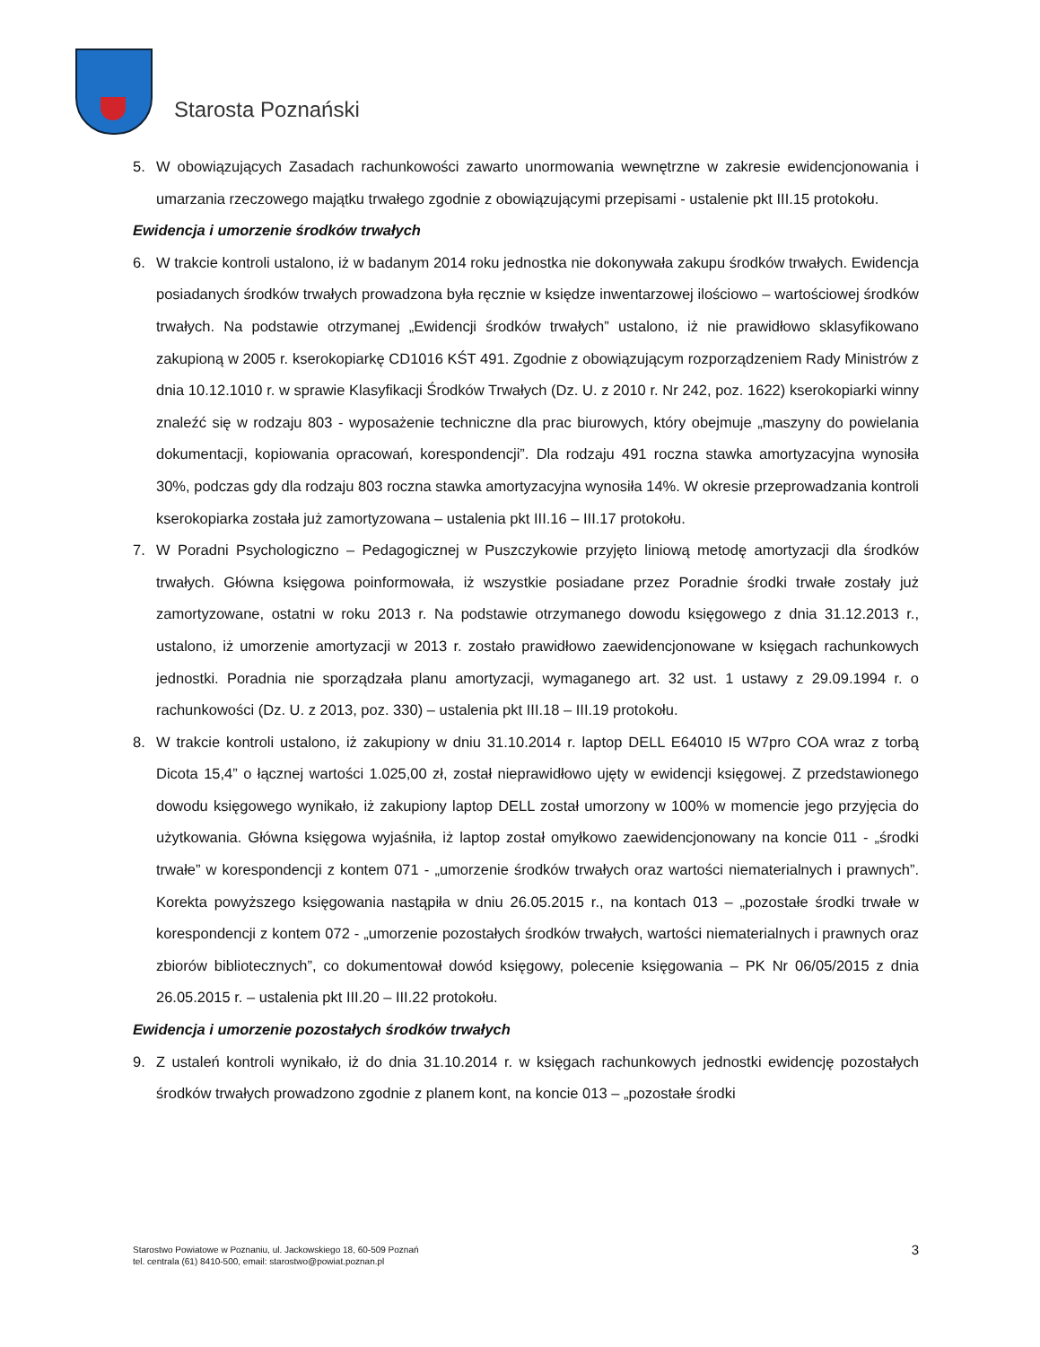Starosta Poznański
5. W obowiązujących Zasadach rachunkowości zawarto unormowania wewnętrzne w zakresie ewidencjonowania i umarzania rzeczowego majątku trwałego zgodnie z obowiązującymi przepisami - ustalenie pkt III.15 protokołu.
Ewidencja i umorzenie środków trwałych
6. W trakcie kontroli ustalono, iż w badanym 2014 roku jednostka nie dokonywała zakupu środków trwałych. Ewidencja posiadanych środków trwałych prowadzona była ręcznie w księdze inwentarzowej ilościowo – wartościowej środków trwałych. Na podstawie otrzymanej „Ewidencji środków trwałych” ustalono, iż nie prawidłowo sklasyfikowano zakupioną w 2005 r. kserokopiarkę CD1016 KŚT 491. Zgodnie z obowiązującym rozporządzeniem Rady Ministrów z dnia 10.12.1010 r. w sprawie Klasyfikacji Środków Trwałych (Dz. U. z 2010 r. Nr 242, poz. 1622) kserokopiarki winny znaleźć się w rodzaju 803 - wyposażenie techniczne dla prac biurowych, który obejmuje „maszyny do powielania dokumentacji, kopiowania opracowań, korespondencji”. Dla rodzaju 491 roczna stawka amortyzacyjna wynosiła 30%, podczas gdy dla rodzaju 803 roczna stawka amortyzacyjna wynosiła 14%. W okresie przeprowadzania kontroli kserokopiarka została już zamortyzowana – ustalenia pkt III.16 – III.17 protokołu.
7. W Poradni Psychologiczno – Pedagogicznej w Puszczykowie przyjęto liniową metodę amortyzacji dla środków trwałych. Główna księgowa poinformowała, iż wszystkie posiadane przez Poradnie środki trwałe zostały już zamortyzowane, ostatni w roku 2013 r. Na podstawie otrzymanego dowodu księgowego z dnia 31.12.2013 r., ustalono, iż umorzenie amortyzacji w 2013 r. zostało prawidłowo zaewidencjonowane w księgach rachunkowych jednostki. Poradnia nie sporządzała planu amortyzacji, wymaganego art. 32 ust. 1 ustawy z 29.09.1994 r. o rachunkowości (Dz. U. z 2013, poz. 330) – ustalenia pkt III.18 – III.19 protokołu.
8. W trakcie kontroli ustalono, iż zakupiony w dniu 31.10.2014 r. laptop DELL E64010 I5 W7pro COA wraz z torbą Dicota 15,4” o łącznej wartości 1.025,00 zł, został nieprawidłowo ujęty w ewidencji księgowej. Z przedstawionego dowodu księgowego wynikało, iż zakupiony laptop DELL został umorzony w 100% w momencie jego przyjęcia do użytkowania. Główna księgowa wyjaśniła, iż laptop został omyłkowo zaewidencjonowany na koncie 011 - „środki trwałe” w korespondencji z kontem 071 - „umorzenie środków trwałych oraz wartości niematerialnych i prawnych”. Korekta powyższego księgowania nastąpiła w dniu 26.05.2015 r., na kontach 013 – „pozostałe środki trwałe w korespondencji z kontem 072 - „umorzenie pozostałych środków trwałych, wartości niematerialnych i prawnych oraz zbiorów bibliotecznych”, co dokumentował dowód księgowy, polecenie księgowania – PK Nr 06/05/2015 z dnia 26.05.2015 r. – ustalenia pkt III.20 – III.22 protokołu.
Ewidencja i umorzenie pozostałych środków trwałych
9. Z ustaleń kontroli wynikało, iż do dnia 31.10.2014 r. w księgach rachunkowych jednostki ewidencję pozostałych środków trwałych prowadzono zgodnie z planem kont, na koncie 013 – „pozostałe środki
Starostwo Powiatowe w Poznaniu, ul. Jackowskiego 18, 60-509 Poznań
tel. centrala (61) 8410-500, email: starostwo@powiat.poznan.pl
3